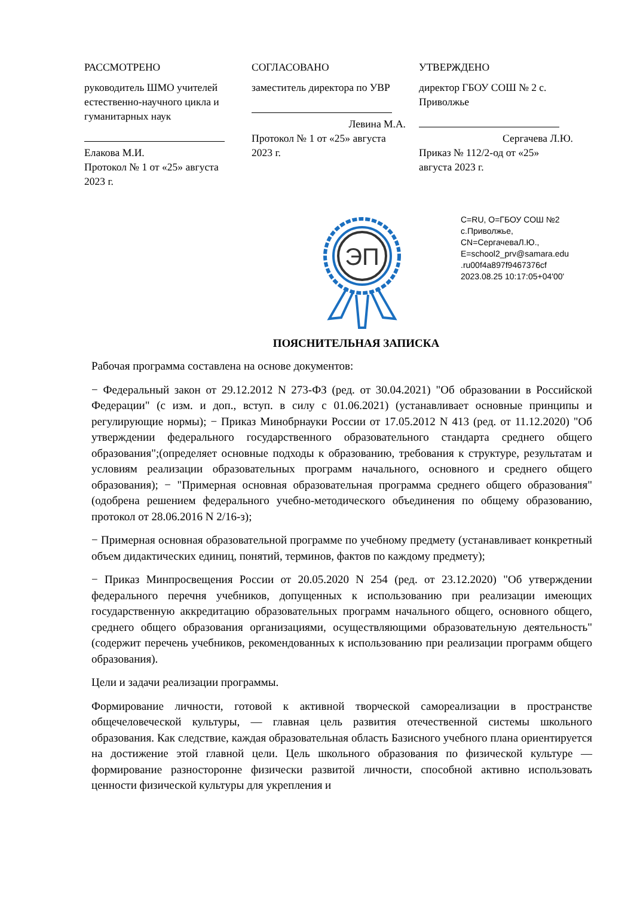РАССМОТРЕНО
руководитель ШМО учителей естественно-научного цикла и гуманитарных наук
Елакова М.И.
Протокол № 1 от «25» августа 2023 г.
СОГЛАСОВАНО
заместитель директора по УВР
Левина М.А.
Протокол № 1 от «25» августа 2023 г.
УТВЕРЖДЕНО
директор ГБОУ СОШ № 2 с. Приволжье
Сергачева Л.Ю.
Приказ № 112/2-од от «25» августа 2023 г.
ЭП
C=RU, O=ГБОУ СОШ №2
с.Приволжье,
CN=СергачеваЛ.Ю.,
E=school2_prv@samara.edu
.ru00f4a897f9467376cf
2023.08.25 10:17:05+04'00'
ПОЯСНИТЕЛЬНАЯ ЗАПИСКА
Рабочая программа составлена на основе документов:
− Федеральный закон от 29.12.2012 N 273-ФЗ (ред. от 30.04.2021) "Об образовании в Российской Федерации" (с изм. и доп., вступ. в силу с 01.06.2021) (устанавливает основные принципы и регулирующие нормы); − Приказ Минобрнауки России от 17.05.2012 N 413 (ред. от 11.12.2020) "Об утверждении федерального государственного образовательного стандарта среднего общего образования";(определяет основные подходы к образованию, требования к структуре, результатам и условиям реализации образовательных программ начального, основного и среднего общего образования); − "Примерная основная образовательная программа среднего общего образования" (одобрена решением федерального учебно-методического объединения по общему образованию, протокол от 28.06.2016 N 2/16-з);
− Примерная основная образовательной программе по учебному предмету (устанавливает конкретный объем дидактических единиц, понятий, терминов, фактов по каждому предмету);
− Приказ Минпросвещения России от 20.05.2020 N 254 (ред. от 23.12.2020) "Об утверждении федерального перечня учебников, допущенных к использованию при реализации имеющих государственную аккредитацию образовательных программ начального общего, основного общего, среднего общего образования организациями, осуществляющими образовательную деятельность" (содержит перечень учебников, рекомендованных к использованию при реализации программ общего образования).
Цели и задачи реализации программы.
Формирование личности, готовой к активной творческой самореализации в пространстве общечеловеческой культуры, — главная цель развития отечественной системы школьного образования. Как следствие, каждая образовательная область Базисного учебного плана ориентируется на достижение этой главной цели. Цель школьного образования по физической культуре — формирование разносторонне физически развитой личности, способной активно использовать ценности физической культуры для укрепления и